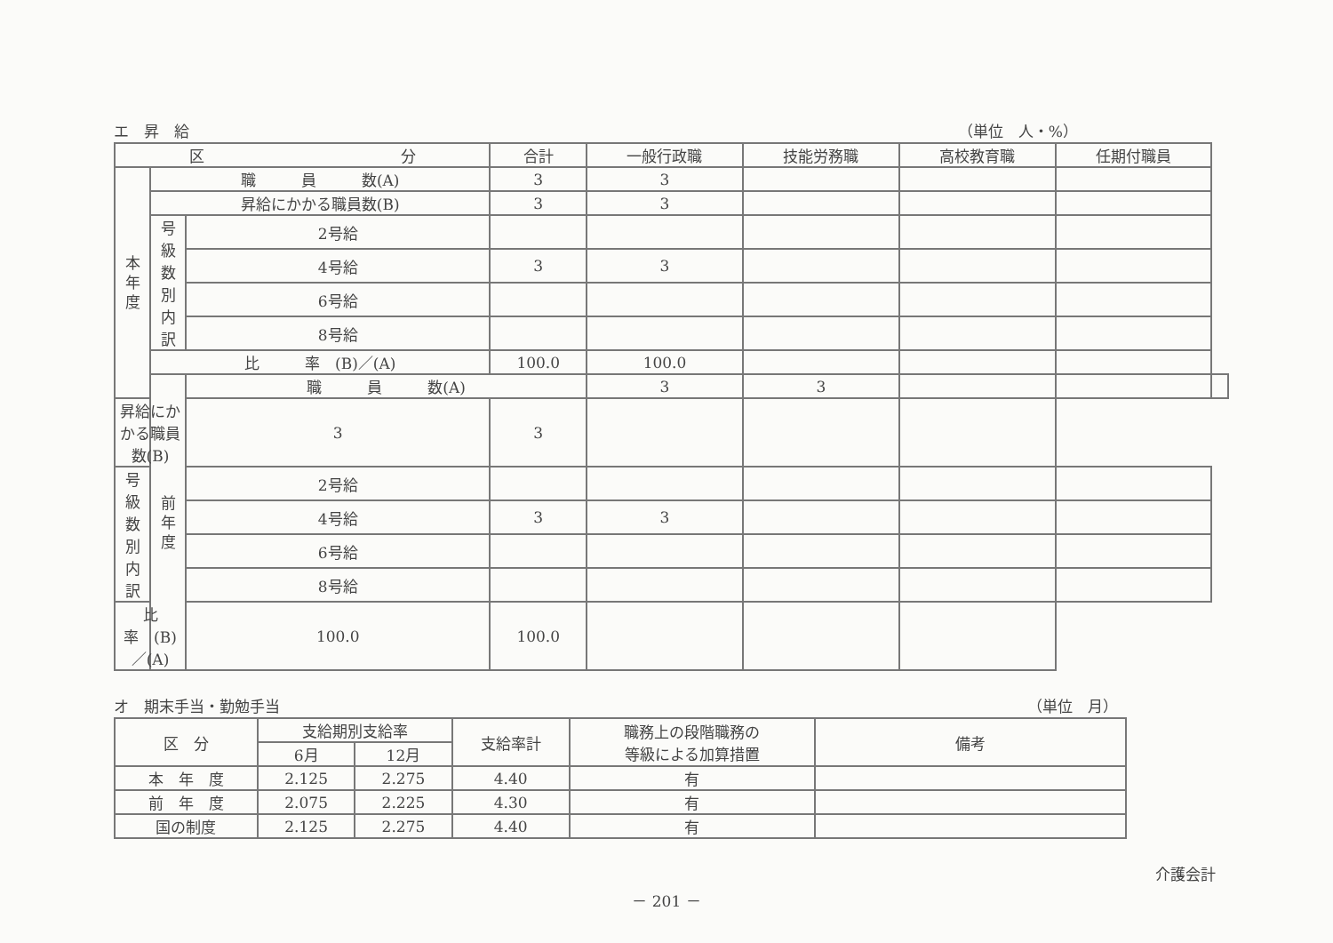エ　昇　給 （単位　人・%）
| 区 分 | | | 合計 | 一般行政職 | 技能労務職 | 高校教育職 | 任期付職員 | |
| --- | --- | --- | --- | --- | --- | --- | --- | --- |
| 本 年 度 | 職 員 数(A) | | 3 | 3 | | | | |
| | 昇給にかかる職員数(B) | | 3 | 3 | | | | |
| | 号 級 数 別 内 訳 | 2号給 | | | | | | |
| | | 4号給 | 3 | 3 | | | | |
| | | 6号給 | | | | | | |
| | | 8号給 | | | | | | |
| | 比 率 (B)／(A) | | 100.0 | 100.0 | | | | |
| | 前 年 度 | 職 員 数(A) | | 3 | 3 | | | |
| 昇給にかかる職員数(B) | | 3 | 3 | | | | | |
| 号 級 数 別 内 訳 | | 2号給 | | | | | | |
| | | 4号給 | 3 | 3 | | | | |
| | | 6号給 | | | | | | |
| | | 8号給 | | | | | | |
| 比 率 (B)／(A) | | 100.0 | 100.0 | | | | | |
オ　期末手当・勤勉手当 （単位　月）
| 区 分 | 支給期別支給率 | | 支給率計 | 職務上の段階職務の 等級による加算措置 | 備考 |
| --- | --- | --- | --- | --- | --- |
| | 6月 | 12月 | | | |
| 本 年 度 | 2.125 | 2.275 | 4.40 | 有 | |
| 前 年 度 | 2.075 | 2.225 | 4.30 | 有 | |
| 国の制度 | 2.125 | 2.275 | 4.40 | 有 | |
介護会計
－ 201 －